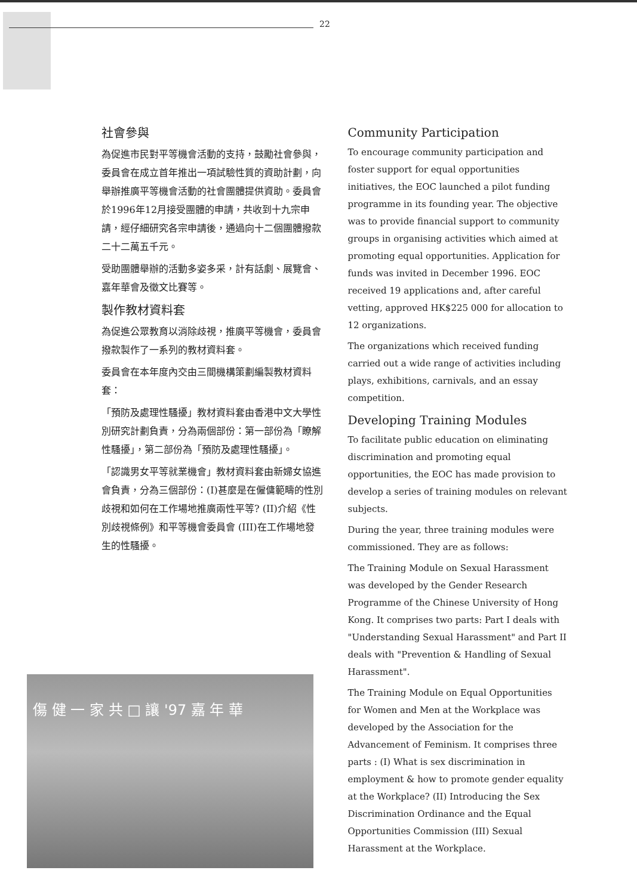22
社會參與
為促進市民對平等機會活動的支持，鼓勵社會參與，委員會在成立首年推出一項試驗性質的資助計劃，向舉辦推廣平等機會活動的社會團體提供資助。委員會於1996年12月接受團體的申請，共收到十九宗申請，經仔細研究各宗申請後，通過向十二個團體撥款二十二萬五千元。
受助團體舉辦的活動多姿多采，計有話劇、展覽會、嘉年華會及徵文比賽等。
製作教材資料套
為促進公眾教育以消除歧視，推廣平等機會，委員會撥款製作了一系列的教材資料套。
委員會在本年度內交由三間機構策劃編製教材資料套：
「預防及處理性騷擾」教材資料套由香港中文大學性別研究計劃負責，分為兩個部份：第一部份為「瞭解性騷擾」，第二部份為「預防及處理性騷擾」。
「認識男女平等就業機會」教材資料套由新婦女協進會負責，分為三個部份：(I)甚麼是在僱傭範疇的性別歧視和如何在工作場地推廣兩性平等? (II)介紹《性別歧視條例》和平等機會委員會 (III)在工作場地發生的性騷擾。
Community Participation
To encourage community participation and foster support for equal opportunities initiatives, the EOC launched a pilot funding programme in its founding year. The objective was to provide financial support to community groups in organising activities which aimed at promoting equal opportunities. Application for funds was invited in December 1996. EOC received 19 applications and, after careful vetting, approved HK$225 000 for allocation to 12 organizations.
The organizations which received funding carried out a wide range of activities including plays, exhibitions, carnivals, and an essay competition.
Developing Training Modules
To facilitate public education on eliminating discrimination and promoting equal opportunities, the EOC has made provision to develop a series of training modules on relevant subjects.
During the year, three training modules were commissioned. They are as follows:
The Training Module on Sexual Harassment was developed by the Gender Research Programme of the Chinese University of Hong Kong. It comprises two parts: Part I deals with "Understanding Sexual Harassment" and Part II deals with "Prevention & Handling of Sexual Harassment".
The Training Module on Equal Opportunities for Women and Men at the Workplace was developed by the Association for the Advancement of Feminism. It comprises three parts : (I) What is sex discrimination in employment & how to promote gender equality at the Workplace? (II) Introducing the Sex Discrimination Ordinance and the Equal Opportunities Commission (III) Sexual Harassment at the Workplace.
傷 健 一 家 共 □ 讓 '97 嘉 年 華